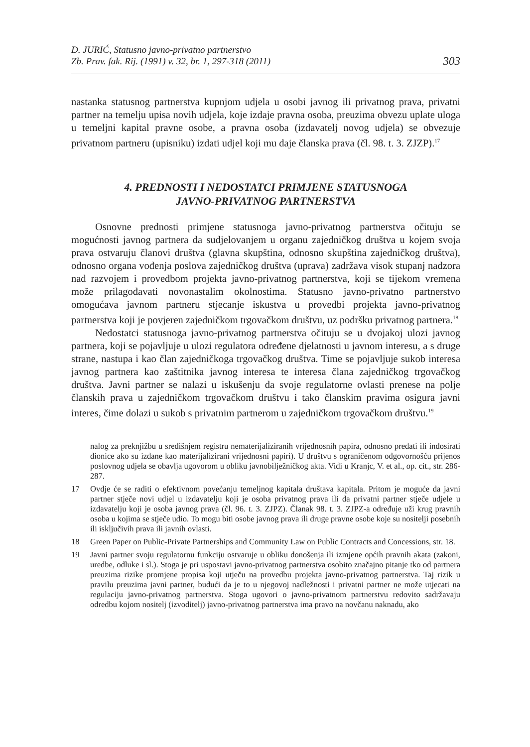D. JURIĆ, Statusno javno-privatno partnerstvo
Zb. Prav. fak. Rij. (1991) v. 32, br. 1, 297-318 (2011)
303
nastanka statusnog partnerstva kupnjom udjela u osobi javnog ili privatnog prava, privatni partner na temelju upisa novih udjela, koje izdaje pravna osoba, preuzima obvezu uplate uloga u temeljni kapital pravne osobe, a pravna osoba (izdavatelj novog udjela) se obvezuje privatnom partneru (upisniku) izdati udjel koji mu daje članska prava (čl. 98. t. 3. ZJZP).<sup>17</sup>
4. PREDNOSTI I NEDOSTATCI PRIMJENE STATUSNOGA
JAVNO-PRIVATNOG PARTNERSTVA
Osnovne prednosti primjene statusnoga javno-privatnog partnerstva očituju se mogućnosti javnog partnera da sudjelovanjem u organu zajedničkog društva u kojem svoja prava ostvaruju članovi društva (glavna skupština, odnosno skupština zajedničkog društva), odnosno organa vođenja poslova zajedničkog društva (uprava) zadržava visok stupanj nadzora nad razvojem i provedbom projekta javno-privatnog partnerstva, koji se tijekom vremena može prilagođavati novonastalim okolnostima. Statusno javno-privatno partnerstvo omogućava javnom partneru stjecanje iskustva u provedbi projekta javno-privatnog partnerstva koji je povjeren zajedničkom trgovačkom društvu, uz podršku privatnog partnera.<sup>18</sup>
Nedostatci statusnoga javno-privatnog partnerstva očituju se u dvojakoj ulozi javnog partnera, koji se pojavljuje u ulozi regulatora određene djelatnosti u javnom interesu, a s druge strane, nastupa i kao član zajedničkoga trgovačkog društva. Time se pojavljuje sukob interesa javnog partnera kao zaštitnika javnog interesa te interesa člana zajedničkog trgovačkog društva. Javni partner se nalazi u iskušenju da svoje regulatorne ovlasti prenese na polje članskih prava u zajedničkom trgovačkom društvu i tako članskim pravima osigura javni interes, čime dolazi u sukob s privatnim partnerom u zajedničkom trgovačkom društvu.<sup>19</sup>
nalog za preknjižbu u središnjem registru nematerijaliziranih vrijednosnih papira, odnosno predati ili indosirati dionice ako su izdane kao materijalizirani vrijednosni papiri). U društvu s ograničenom odgovornošću prijenos poslovnog udjela se obavlja ugovorom u obliku javnobilježničkog akta. Vidi u Kranjc, V. et al., op. cit., str. 286-287.
17 Ovdje će se raditi o efektivnom povećanju temeljnog kapitala društava kapitala. Pritom je moguće da javni partner stječe novi udjel u izdavatelju koji je osoba privatnog prava ili da privatni partner stječe udjele u izdavatelju koji je osoba javnog prava (čl. 96. t. 3. ZJPZ). Članak 98. t. 3. ZJPZ-a određuje uži krug pravnih osoba u kojima se stječe udio. To mogu biti osobe javnog prava ili druge pravne osobe koje su nositelji posebnih ili isključivih prava ili javnih ovlasti.
18 Green Paper on Public-Private Partnerships and Community Law on Public Contracts and Concessions, str. 18.
19 Javni partner svoju regulatornu funkciju ostvaruje u obliku donošenja ili izmjene općih pravnih akata (zakoni, uredbe, odluke i sl.). Stoga je pri uspostavi javno-privatnog partnerstva osobito značajno pitanje tko od partnera preuzima rizike promjene propisa koji utječu na provedbu projekta javno-privatnog partnerstva. Taj rizik u pravilu preuzima javni partner, budući da je to u njegovoj nadležnosti i privatni partner ne može utjecati na regulaciju javno-privatnog partnerstva. Stoga ugovori o javno-privatnom partnerstvu redovito sadržavaju odredbu kojom nositelj (izvoditelj) javno-privatnog partnerstva ima pravo na novčanu naknadu, ako